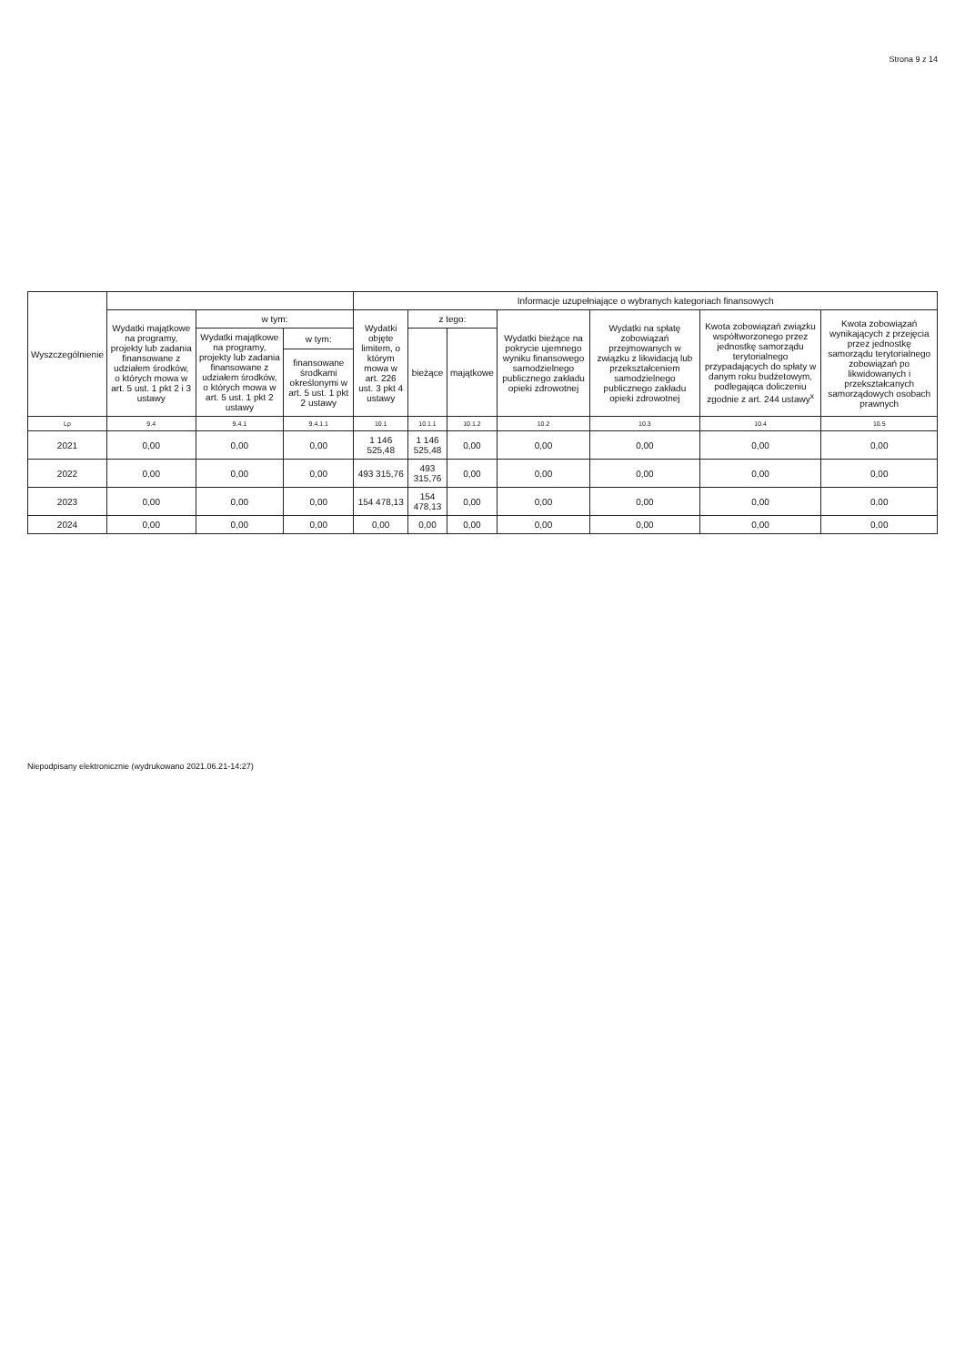Strona 9 z 14
| Wyszczególnienie | | | | Informacje uzupełniające o wybranych kategoriach finansowych | | | | | | |
| --- | --- | --- | --- | --- | --- | --- | --- | --- | --- | --- |
| | Wydatki majątkowe na programy, projekty lub zadania finansowane z udziałem środków, o których mowa w art. 5 ust. 1 pkt 2 i 3 ustawy | w tym: | | Wydatki objęte limitem, o którym mowa w art. 226 ust. 3 pkt 4 ustawy | z tego: | | Wydatki bieżące na pokrycie ujemnego wyniku finansowego samodzielnego publicznego zakładu opieki zdrowotnej | Wydatki na spłatę zobowiązań przejmowanych w związku z likwidacją lub przekształceniem samodzielnego publicznego zakładu opieki zdrowotnej | Kwota zobowiązań związku współtworzonego przez jednostkę samorządu terytorialnego przypadających do spłaty w danym roku budżetowym, podlegająca doliczeniu zgodnie z art. 244 ustawy<sup>x</sup> | Kwota zobowiązań wynikających z przejęcia przez jednostkę samorządu terytorialnego zobowiązań po likwidowanych i przekształcanych samorządowych osobach prawnych |
| | | Wydatki majątkowe na programy, projekty lub zadania finansowane z udziałem środków, o których mowa w art. 5 ust. 1 pkt 2 ustawy | w tym: | | bieżące | majątkowe | | | | |
| | | | finansowane środkami określonymi w art. 5 ust. 1 pkt 2 ustawy | | | | | | | |
| Lp | 9.4 | 9.4.1 | 9.4.1.1 | 10.1 | 10.1.1 | 10.1.2 | 10.2 | 10.3 | 10.4 | 10.5 |
| 2021 | 0,00 | 0,00 | 0,00 | 1 146 525,48 | 1 146 525,48 | 0,00 | 0,00 | 0,00 | 0,00 | 0,00 |
| 2022 | 0,00 | 0,00 | 0,00 | 493 315,76 | 493 315,76 | 0,00 | 0,00 | 0,00 | 0,00 | 0,00 |
| 2023 | 0,00 | 0,00 | 0,00 | 154 478,13 | 154 478,13 | 0,00 | 0,00 | 0,00 | 0,00 | 0,00 |
| 2024 | 0,00 | 0,00 | 0,00 | 0,00 | 0,00 | 0,00 | 0,00 | 0,00 | 0,00 | 0,00 |
Niepodpisany elektronicznie (wydrukowano 2021.06.21-14:27)